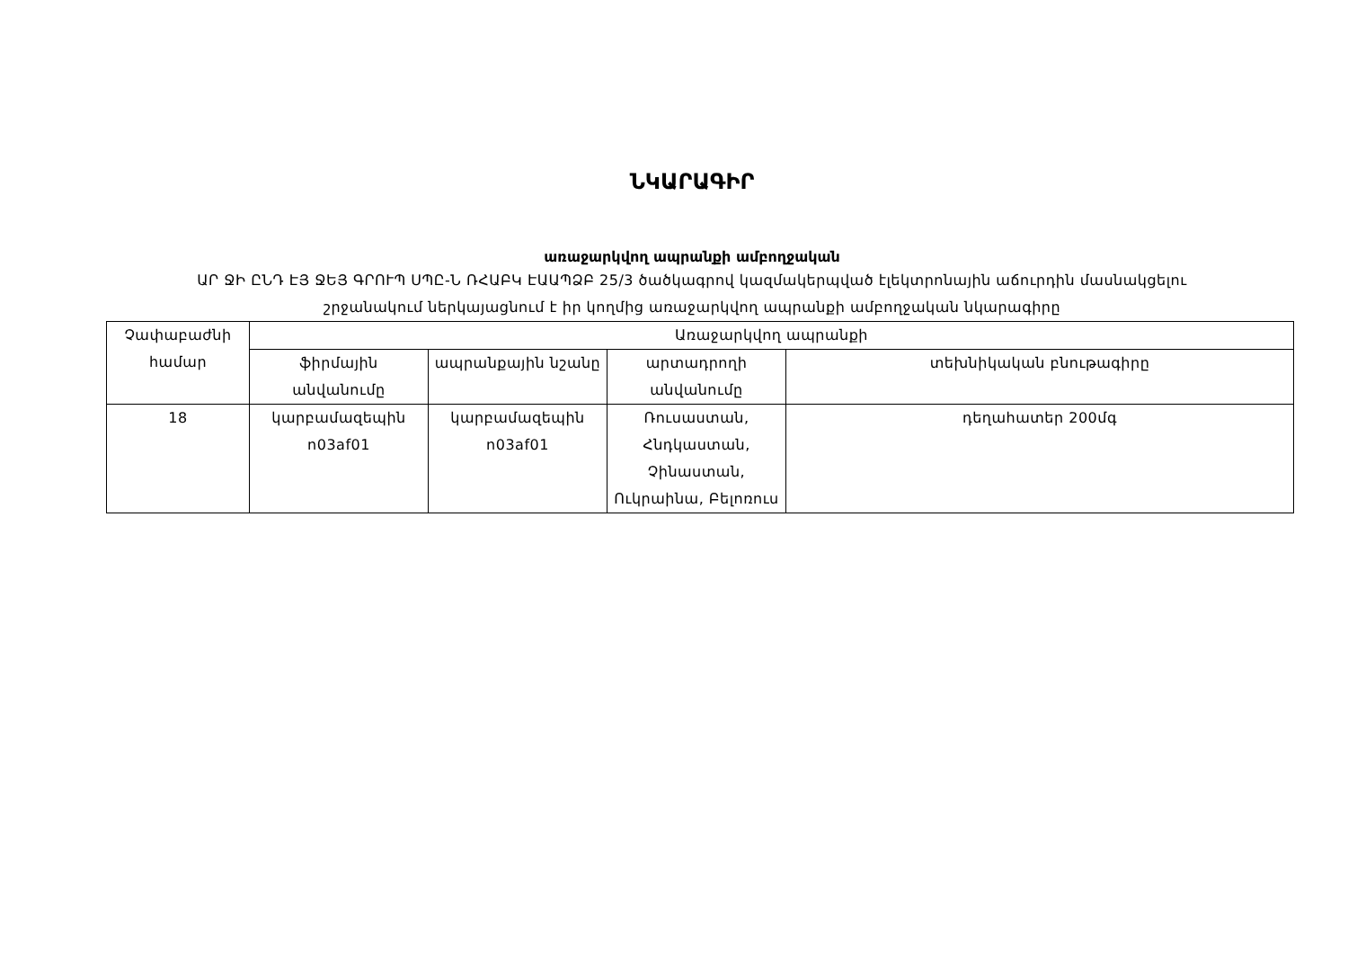ՆԿԱՐԱԳԻՐ
առաջարկվող ապրանքի ամբողջական
ԱՐ ՋԻ ԸՆԴ ԷՅ ՋԵՅ ԳՐՈՒՊ ՍՊԸ-Ն ՌՀԱԲԿ ԷԱԱՊՁԲ 25/3 ծածկագրով կազմակերպված էլեկտրոնային աճուրդին մասնակցելու
շրջանակում ներկայացնում է իր կողմից առաջարկվող ապրանքի ամբողջական նկարագիրը
| Չափաբաժնի համար | Առաջարկվող ապրանքի | | | |
| --- | --- | --- | --- | --- |
| | ֆիրմային անվանումը | ապրանքային նշանը | արտադրողի անվանումը | տեխնիկական բնութագիրը |
| 18 | կարբամազեպին n03af01 | կարբամազեպին n03af01 | Ռուսաստան, Հնդկաստան, Չինաստան, Ուկրաինա, Բելոռուս | դեղահատեր 200մգ |